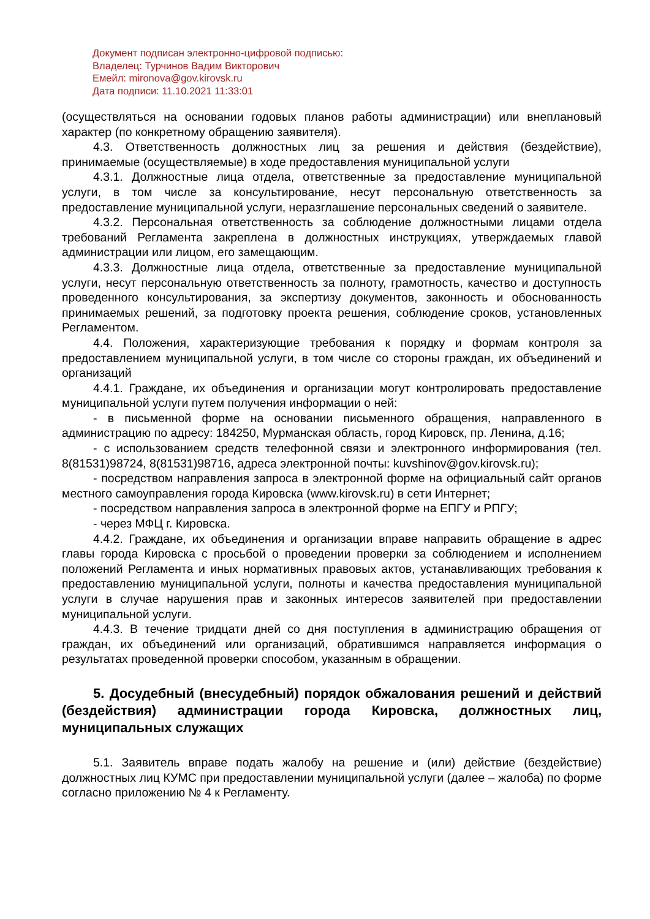Документ подписан электронно-цифровой подписью:
Владелец: Турчинов Вадим Викторович
Емейл: mironova@gov.kirovsk.ru
Дата подписи: 11.10.2021 11:33:01
(осуществляться на основании годовых планов работы администрации) или внеплановый характер (по конкретному обращению заявителя).
4.3. Ответственность должностных лиц за решения и действия (бездействие), принимаемые (осуществляемые) в ходе предоставления муниципальной услуги
4.3.1. Должностные лица отдела, ответственные за предоставление муниципальной услуги, в том числе за консультирование, несут персональную ответственность за предоставление муниципальной услуги, неразглашение персональных сведений о заявителе.
4.3.2. Персональная ответственность за соблюдение должностными лицами отдела требований Регламента закреплена в должностных инструкциях, утверждаемых главой администрации или лицом, его замещающим.
4.3.3. Должностные лица отдела, ответственные за предоставление муниципальной услуги, несут персональную ответственность за полноту, грамотность, качество и доступность проведенного консультирования, за экспертизу документов, законность и обоснованность принимаемых решений, за подготовку проекта решения, соблюдение сроков, установленных Регламентом.
4.4. Положения, характеризующие требования к порядку и формам контроля за предоставлением муниципальной услуги, в том числе со стороны граждан, их объединений и организаций
4.4.1. Граждане, их объединения и организации могут контролировать предоставление муниципальной услуги путем получения информации о ней:
- в письменной форме на основании письменного обращения, направленного в администрацию по адресу: 184250, Мурманская область, город Кировск, пр. Ленина, д.16;
- с использованием средств телефонной связи и электронного информирования (тел. 8(81531)98724, 8(81531)98716, адреса электронной почты: kuvshinov@gov.kirovsk.ru);
- посредством направления запроса в электронной форме на официальный сайт органов местного самоуправления города Кировска (www.kirovsk.ru) в сети Интернет;
- посредством направления запроса в электронной форме на ЕПГУ и РПГУ;
- через МФЦ г. Кировска.
4.4.2. Граждане, их объединения и организации вправе направить обращение в адрес главы города Кировска с просьбой о проведении проверки за соблюдением и исполнением положений Регламента и иных нормативных правовых актов, устанавливающих требования к предоставлению муниципальной услуги, полноты и качества предоставления муниципальной услуги в случае нарушения прав и законных интересов заявителей при предоставлении муниципальной услуги.
4.4.3. В течение тридцати дней со дня поступления в администрацию обращения от граждан, их объединений или организаций, обратившимся направляется информация о результатах проведенной проверки способом, указанным в обращении.
5. Досудебный (внесудебный) порядок обжалования решений и действий (бездействия) администрации города Кировска, должностных лиц, муниципальных служащих
5.1. Заявитель вправе подать жалобу на решение и (или) действие (бездействие) должностных лиц КУМС при предоставлении муниципальной услуги (далее – жалоба) по форме согласно приложению № 4 к Регламенту.